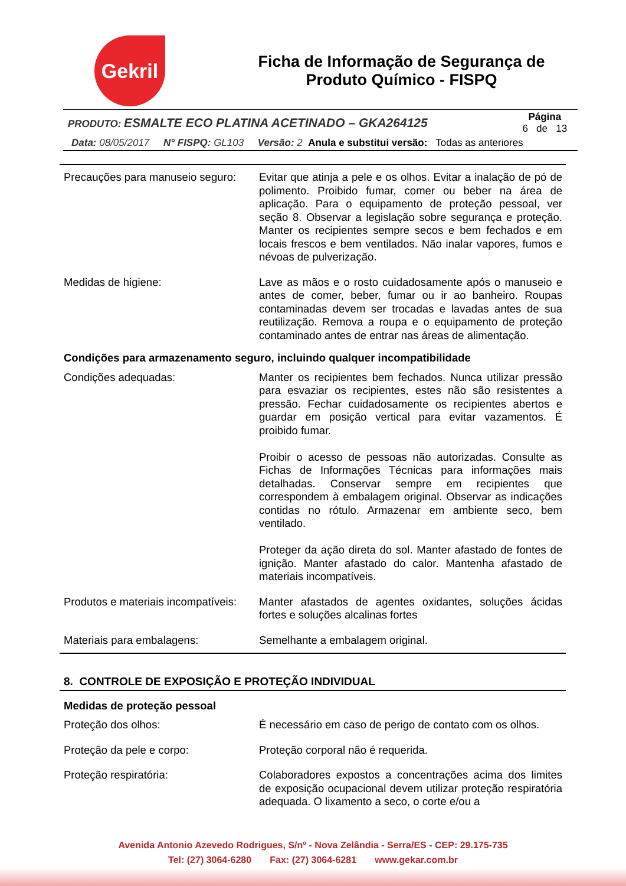Gekril
Ficha de Informação de Segurança de Produto Químico - FISPQ
| PRODUTO: ESMALTE ECO PLATINA ACETINADO – GKA264125 | Página 6 de 13 |
Data: 08/05/2017 N° FISPQ: GL103 Versão: 2 Anula e substitui versão: Todas as anteriores
| Precauções para manuseio seguro: | Evitar que atinja a pele e os olhos. Evitar a inalação de pó de polimento. Proibido fumar, comer ou beber na área de aplicação. Para o equipamento de proteção pessoal, ver seção 8. Observar a legislação sobre segurança e proteção. Manter os recipientes sempre secos e bem fechados e em locais frescos e bem ventilados. Não inalar vapores, fumos e névoas de pulverização. |
| Medidas de higiene: | Lave as mãos e o rosto cuidadosamente após o manuseio e antes de comer, beber, fumar ou ir ao banheiro. Roupas contaminadas devem ser trocadas e lavadas antes de sua reutilização. Remova a roupa e o equipamento de proteção contaminado antes de entrar nas áreas de alimentação. |
Condições para armazenamento seguro, incluindo qualquer incompatibilidade
| Condições adequadas: | Manter os recipientes bem fechados. Nunca utilizar pressão para esvaziar os recipientes, estes não são resistentes a pressão. Fechar cuidadosamente os recipientes abertos e guardar em posição vertical para evitar vazamentos. É proibido fumar. Proibir o acesso de pessoas não autorizadas. Consulte as Fichas de Informações Técnicas para informações mais detalhadas. Conservar sempre em recipientes que correspondem à embalagem original. Observar as indicações contidas no rótulo. Armazenar em ambiente seco, bem ventilado. Proteger da ação direta do sol. Manter afastado de fontes de ignição. Manter afastado do calor. Mantenha afastado de materiais incompatíveis. |
| Produtos e materiais incompatíveis: | Manter afastados de agentes oxidantes, soluções ácidas fortes e soluções alcalinas fortes |
| Materiais para embalagens: | Semelhante a embalagem original. |
8. CONTROLE DE EXPOSIÇÃO E PROTEÇÃO INDIVIDUAL
Medidas de proteção pessoal
| Proteção dos olhos: | É necessário em caso de perigo de contato com os olhos. |
| Proteção da pele e corpo: | Proteção corporal não é requerida. |
| Proteção respiratória: | Colaboradores expostos a concentrações acima dos limites de exposição ocupacional devem utilizar proteção respiratória adequada. O lixamento a seco, o corte e/ou a |
Avenida Antonio Azevedo Rodrigues, S/nº - Nova Zelândia - Serra/ES - CEP: 29.175-735
Tel: (27) 3064-6280 Fax: (27) 3064-6281 www.gekar.com.br